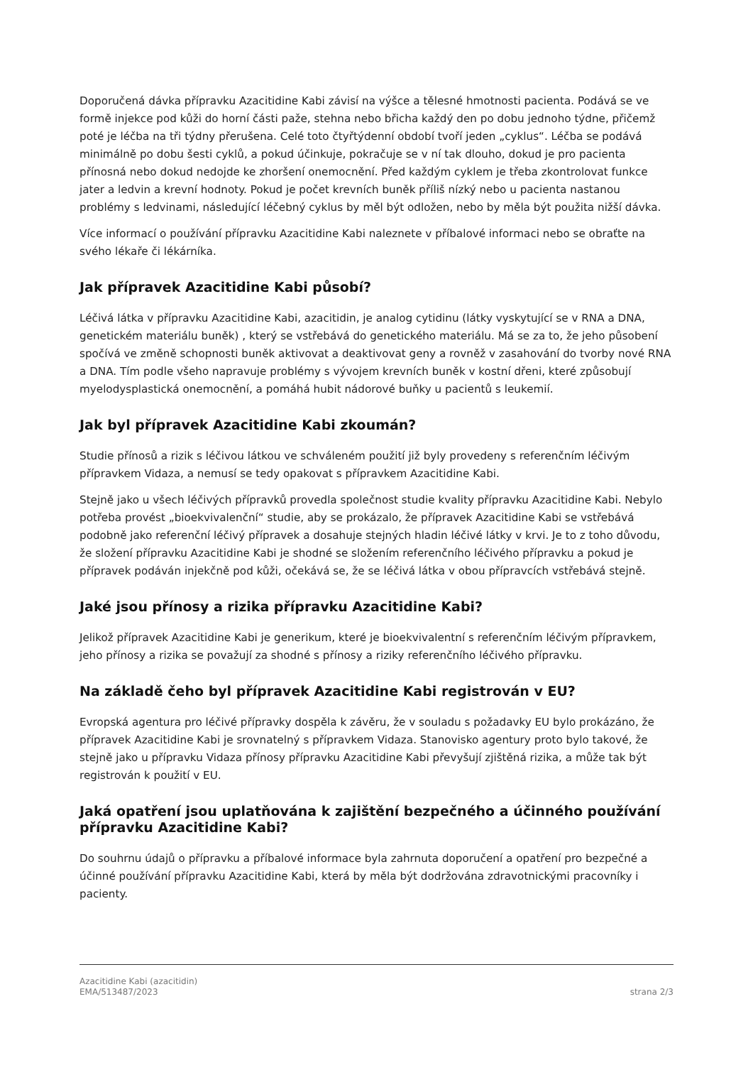Doporučená dávka přípravku Azacitidine Kabi závisí na výšce a tělesné hmotnosti pacienta. Podává se ve formě injekce pod kůži do horní části paže, stehna nebo břicha každý den po dobu jednoho týdne, přičemž poté je léčba na tři týdny přerušena. Celé toto čtyřtýdenní období tvoří jeden „cyklus“. Léčba se podává minimálně po dobu šesti cyklů, a pokud účinkuje, pokračuje se v ní tak dlouho, dokud je pro pacienta přínosná nebo dokud nedojde ke zhoršení onemocnění. Před každým cyklem je třeba zkontrolovat funkce jater a ledvin a krevní hodnoty. Pokud je počet krevních buněk příliš nízký nebo u pacienta nastanou problémy s ledvinami, následující léčebný cyklus by měl být odložen, nebo by měla být použita nižší dávka.
Více informací o používání přípravku Azacitidine Kabi naleznete v příbalové informaci nebo se obraťte na svého lékaře či lékárníka.
Jak přípravek Azacitidine Kabi působí?
Léčivá látka v přípravku Azacitidine Kabi, azacitidin, je analog cytidinu (látky vyskytující se v RNA a DNA, genetickém materiálu buněk) , který se vstřebává do genetického materiálu. Má se za to, že jeho působení spočívá ve změně schopnosti buněk aktivovat a deaktivovat geny a rovněž v zasahování do tvorby nové RNA a DNA. Tím podle všeho napravuje problémy s vývojem krevních buněk v kostní dřeni, které způsobují myelodysplastická onemocnění, a pomáhá hubit nádorové buňky u pacientů s leukemií.
Jak byl přípravek Azacitidine Kabi zkoumán?
Studie přínosů a rizik s léčivou látkou ve schváleném použití již byly provedeny s referenčním léčivým přípravkem Vidaza, a nemusí se tedy opakovat s přípravkem Azacitidine Kabi.
Stejně jako u všech léčivých přípravků provedla společnost studie kvality přípravku Azacitidine Kabi. Nebylo potřeba provést „bioekvivalenční“ studie, aby se prokázalo, že přípravek Azacitidine Kabi se vstřebává podobně jako referenční léčivý přípravek a dosahuje stejných hladin léčivé látky v krvi. Je to z toho důvodu, že složení přípravku Azacitidine Kabi je shodné se složením referenčního léčivého přípravku a pokud je přípravek podáván injekčně pod kůži, očekává se, že se léčivá látka v obou přípravcích vstřebává stejně.
Jaké jsou přínosy a rizika přípravku Azacitidine Kabi?
Jelikož přípravek Azacitidine Kabi je generikum, které je bioekvivalentní s referenčním léčivým přípravkem, jeho přínosy a rizika se považují za shodné s přínosy a riziky referenčního léčivého přípravku.
Na základě čeho byl přípravek Azacitidine Kabi registrován v EU?
Evropská agentura pro léčivé přípravky dospěla k závěru, že v souladu s požadavky EU bylo prokázáno, že přípravek Azacitidine Kabi je srovnatelný s přípravkem Vidaza. Stanovisko agentury proto bylo takové, že stejně jako u přípravku Vidaza přínosy přípravku Azacitidine Kabi převyšují zjištěná rizika, a může tak být registrován k použití v EU.
Jaká opatření jsou uplatňována k zajištění bezpečného a účinného používání přípravku Azacitidine Kabi?
Do souhrnu údajů o přípravku a příbalové informace byla zahrnuta doporučení a opatření pro bezpečné a účinné používání přípravku Azacitidine Kabi, která by měla být dodržována zdravotnickými pracovníky i pacienty.
Azacitidine Kabi (azacitidin)
EMA/513487/2023 strana 2/3